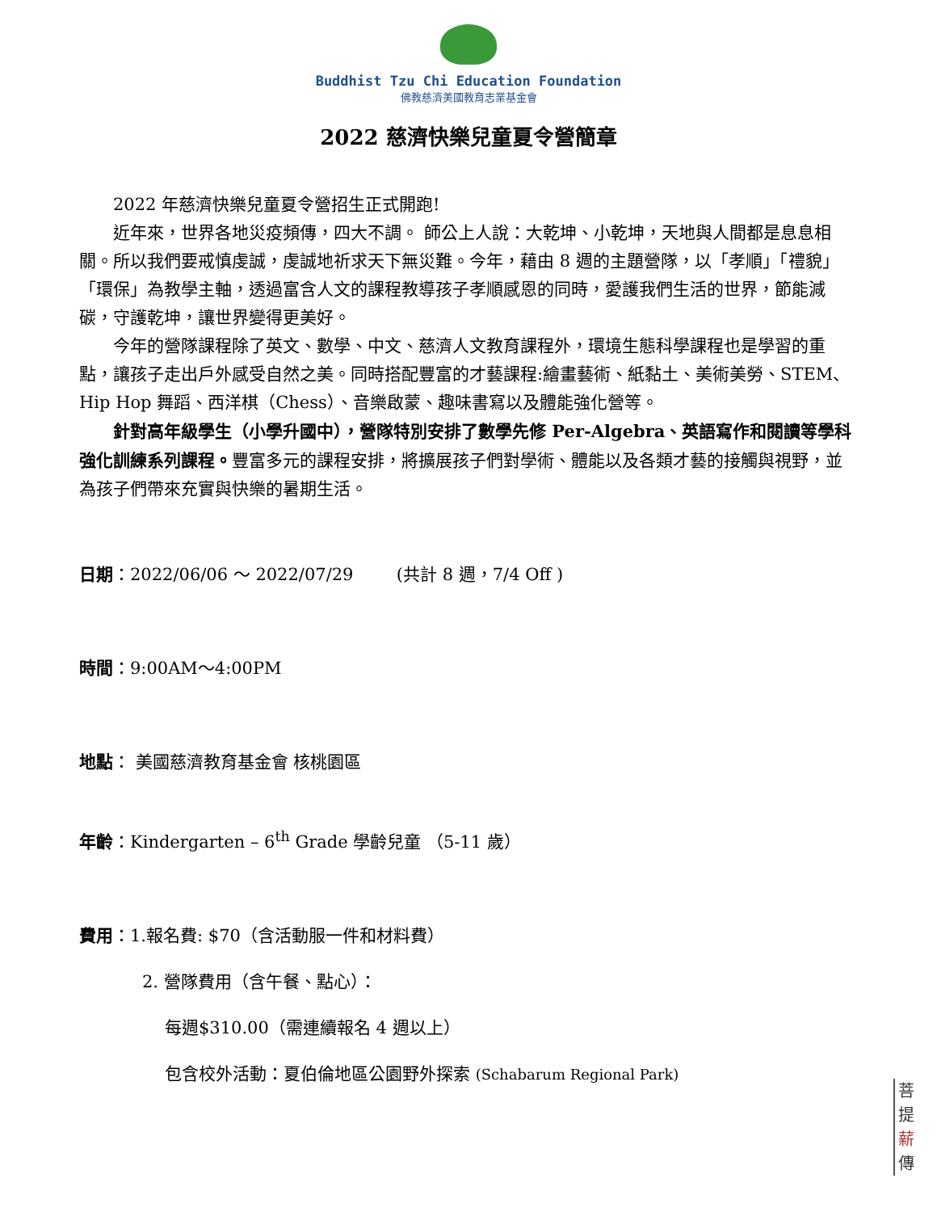Buddhist Tzu Chi Education Foundation
佛教慈濟美國教育志業基金會
2022 慈濟快樂兒童夏令營簡章
2022 年慈濟快樂兒童夏令營招生正式開跑!
近年來，世界各地災疫頻傳，四大不調。 師公上人說：大乾坤、小乾坤，天地與人間都是息息相關。所以我們要戒慎虔誠，虔誠地祈求天下無災難。今年，藉由 8 週的主題營隊，以「孝順」「禮貌」「環保」為教學主軸，透過富含人文的課程教導孩子孝順感恩的同時，愛護我們生活的世界，節能減碳，守護乾坤，讓世界變得更美好。
今年的營隊課程除了英文、數學、中文、慈濟人文教育課程外，環境生態科學課程也是學習的重點，讓孩子走出戶外感受自然之美。同時搭配豐富的才藝課程:繪畫藝術、紙黏土、美術美勞、STEM、Hip Hop 舞蹈、西洋棋（Chess）、音樂啟蒙、趣味書寫以及體能強化營等。
針對高年級學生（小學升國中），營隊特別安排了數學先修 Per-Algebra、英語寫作和閱讀等學科強化訓練系列課程。豐富多元的課程安排，將擴展孩子們對學術、體能以及各類才藝的接觸與視野，並為孩子們帶來充實與快樂的暑期生活。
日期：2022/06/06 ～ 2022/07/29 (共計 8 週，7/4 Off )
時間：9:00AM～4:00PM
地點： 美國慈濟教育基金會 核桃園區
年齡：Kindergarten – 6<sup>th</sup> Grade 學齡兒童 （5-11 歲）
費用：1.報名費: $70（含活動服一件和材料費）
2. 營隊費用（含午餐、點心）：
每週$310.00（需連續報名 4 週以上）
包含校外活動：夏伯倫地區公園野外探索 (Schabarum Regional Park)
菩
提
薪
傳